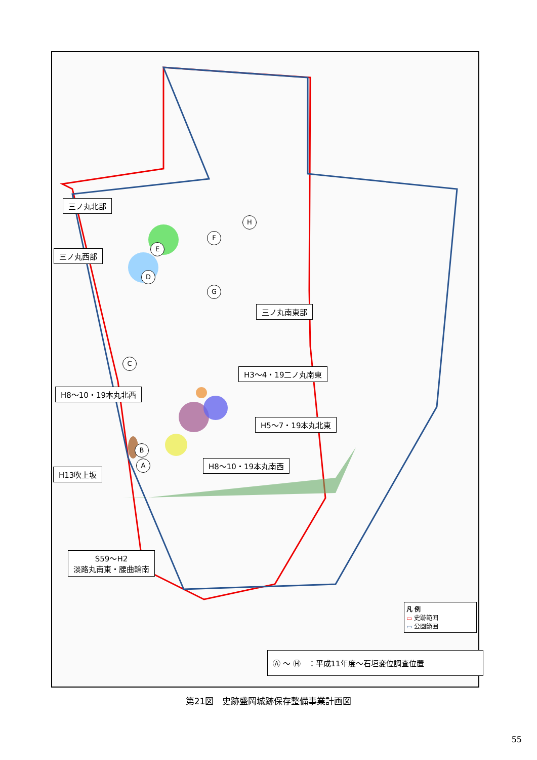三ノ丸北部
三ノ丸西部
三ノ丸南東部
H3～4・19二ノ丸南東
H8～10・19本丸北西
H5～7・19本丸北東
H8～10・19本丸南西
H13吹上坂
S59～H2
淡路丸南東・腰曲輪南
F
E
D
G
H
C
B
A
凡 例
▭ 史跡範囲
▭ 公園範囲
Ⓐ ～ Ⓗ　：平成11年度～石垣変位調査位置
第21図　史跡盛岡城跡保存整備事業計画図
55